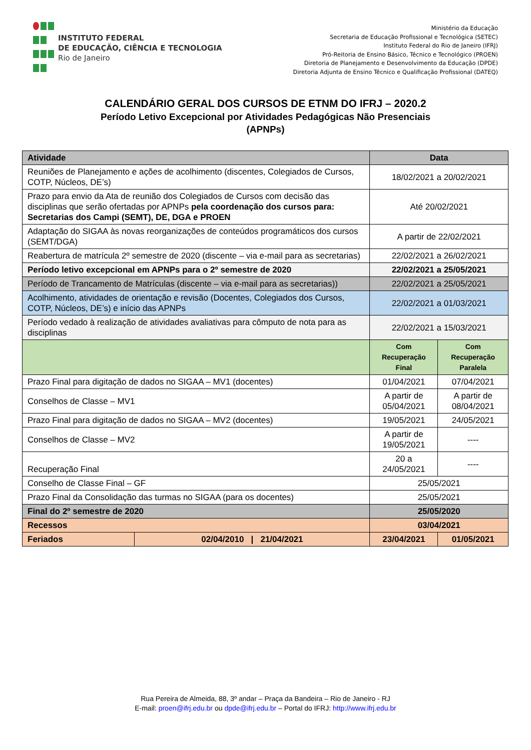INSTITUTO FEDERAL
DE EDUCAÇÃO, CIÊNCIA E TECNOLOGIA
Rio de Janeiro
Ministério da Educação
Secretaria de Educação Profissional e Tecnológica (SETEC)
Instituto Federal do Rio de Janeiro (IFRJ)
Pró-Reitoria de Ensino Básico, Técnico e Tecnológico (PROEN)
Diretoria de Planejamento e Desenvolvimento da Educação (DPDE)
Diretoria Adjunta de Ensino Técnico e Qualificação Profissional (DATEQ)
CALENDÁRIO GERAL DOS CURSOS DE ETNM DO IFRJ – 2020.2
Período Letivo Excepcional por Atividades Pedagógicas Não Presenciais
(APNPs)
| Atividade | | Data | | | |
| --- | --- | --- | --- | --- | --- |
| Reuniões de Planejamento e ações de acolhimento (discentes, Colegiados de Cursos, COTP, Núcleos, DE’s) | | 18/02/2021 a 20/02/2021 | | | |
| Prazo para envio da Ata de reunião dos Colegiados de Cursos com decisão das disciplinas que serão ofertadas por APNPs pela coordenação dos cursos para: Secretarias dos Campi (SEMT), DE, DGA e PROEN | | Até 20/02/2021 | | | |
| Adaptação do SIGAA às novas reorganizações de conteúdos programáticos dos cursos (SEMT/DGA) | | A partir de 22/02/2021 | | | |
| Reabertura de matrícula 2º semestre de 2020 (discente – via e-mail para as secretarias) | | 22/02/2021 a 26/02/2021 | | | |
| Período letivo excepcional em APNPs para o 2º semestre de 2020 | | 22/02/2021 a 25/05/2021 | | | |
| Período de Trancamento de Matrículas (discente – via e-mail para as secretarias)) | | 22/02/2021 a 25/05/2021 | | | |
| Acolhimento, atividades de orientação e revisão (Docentes, Colegiados dos Cursos, COTP, Núcleos, DE’s) e início das APNPs | | 22/02/2021 a 01/03/2021 | | | |
| Período vedado à realização de atividades avaliativas para cômputo de nota para as disciplinas | | 22/02/2021 a 15/03/2021 | | | |
| | | Com Recuperação Final | | Com Recuperação Paralela | |
| Prazo Final para digitação de dados no SIGAA – MV1 (docentes) | | 01/04/2021 | | 07/04/2021 | |
| Conselhos de Classe – MV1 | | A partir de 05/04/2021 | | A partir de 08/04/2021 | |
| Prazo Final para digitação de dados no SIGAA – MV2 (docentes) | | 19/05/2021 | | 24/05/2021 | |
| Conselhos de Classe – MV2 | | A partir de 19/05/2021 | | ---- | |
| Recuperação Final | | 20 a 24/05/2021 | | ---- | |
| Conselho de Classe Final – GF | | 25/05/2021 | | | |
| Prazo Final da Consolidação das turmas no SIGAA (para os docentes) | | 25/05/2021 | | | |
| Final do 2º semestre de 2020 | | 25/05/2020 | | | |
| Recessos | | 03/04/2021 | | | |
| Feriados | | 02/04/2010 / 21/04/2021 | 23/04/2021 | | 01/05/2021 |
Rua Pereira de Almeida, 88, 3º andar – Praça da Bandeira – Rio de Janeiro - RJ
E-mail: proen@ifrj.edu.br ou dpde@ifrj.edu.br – Portal do IFRJ: http://www.ifrj.edu.br